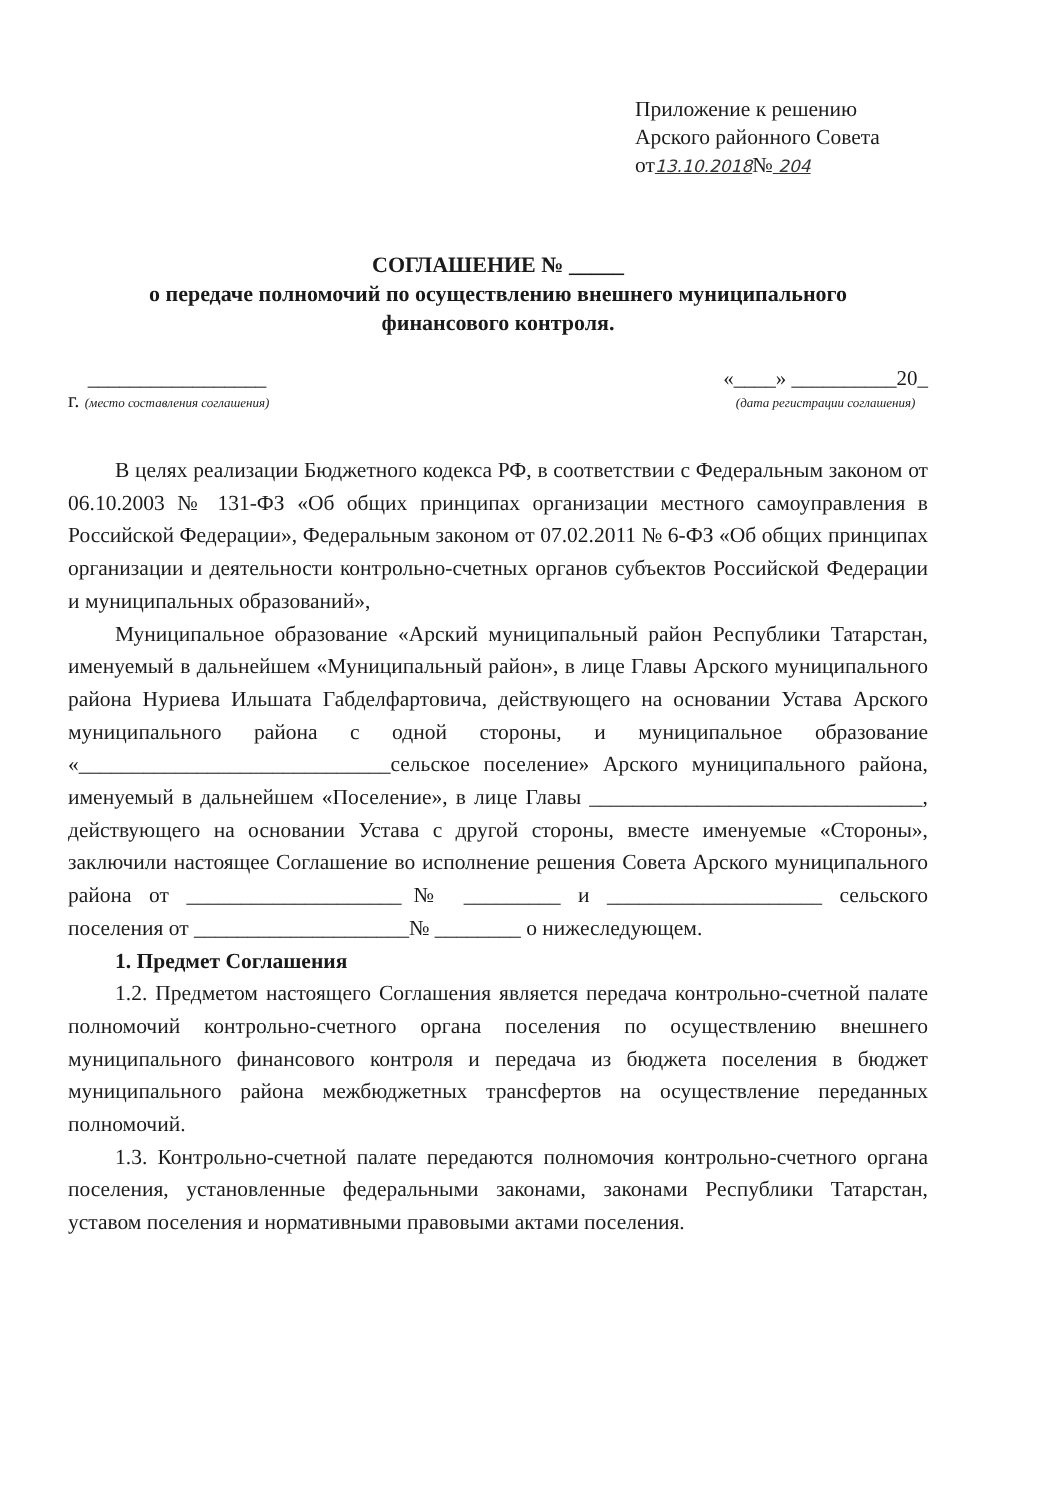Приложение к решению
Арского районного Совета
от13.10.2018№ 204
СОГЛАШЕНИЕ № _____
о передаче полномочий по осуществлению внешнего муниципального
финансового контроля.
г. _________________
(место составления соглашения)
«____» __________20_
(дата регистрации соглашения)
В целях реализации Бюджетного кодекса РФ, в соответствии с Федеральным законом от 06.10.2003 № 131-ФЗ «Об общих принципах организации местного самоуправления в Российской Федерации», Федеральным законом от 07.02.2011 № 6-ФЗ «Об общих принципах организации и деятельности контрольно-счетных органов субъектов Российской Федерации и муниципальных образований»,
Муниципальное образование «Арский муниципальный район Республики Татарстан, именуемый в дальнейшем «Муниципальный район», в лице Главы Арского муниципального района Нуриева Ильшата Габделфартовича, действующего на основании Устава Арского муниципального района с одной стороны, и муниципальное образование «_____________________________сельское поселение» Арского муниципального района, именуемый в дальнейшем «Поселение», в лице Главы _______________________________, действующего на основании Устава с другой стороны, вместе именуемые «Стороны», заключили настоящее Соглашение во исполнение решения Совета Арского муниципального района от ____________________№ _________ и ____________________ сельского поселения от ____________________№ ________ о нижеследующем.
1. Предмет Соглашения
1.2. Предметом настоящего Соглашения является передача контрольно-счетной палате полномочий контрольно-счетного органа поселения по осуществлению внешнего муниципального финансового контроля и передача из бюджета поселения в бюджет муниципального района межбюджетных трансфертов на осуществление переданных полномочий.
1.3. Контрольно-счетной палате передаются полномочия контрольно-счетного органа поселения, установленные федеральными законами, законами Республики Татарстан, уставом поселения и нормативными правовыми актами поселения.